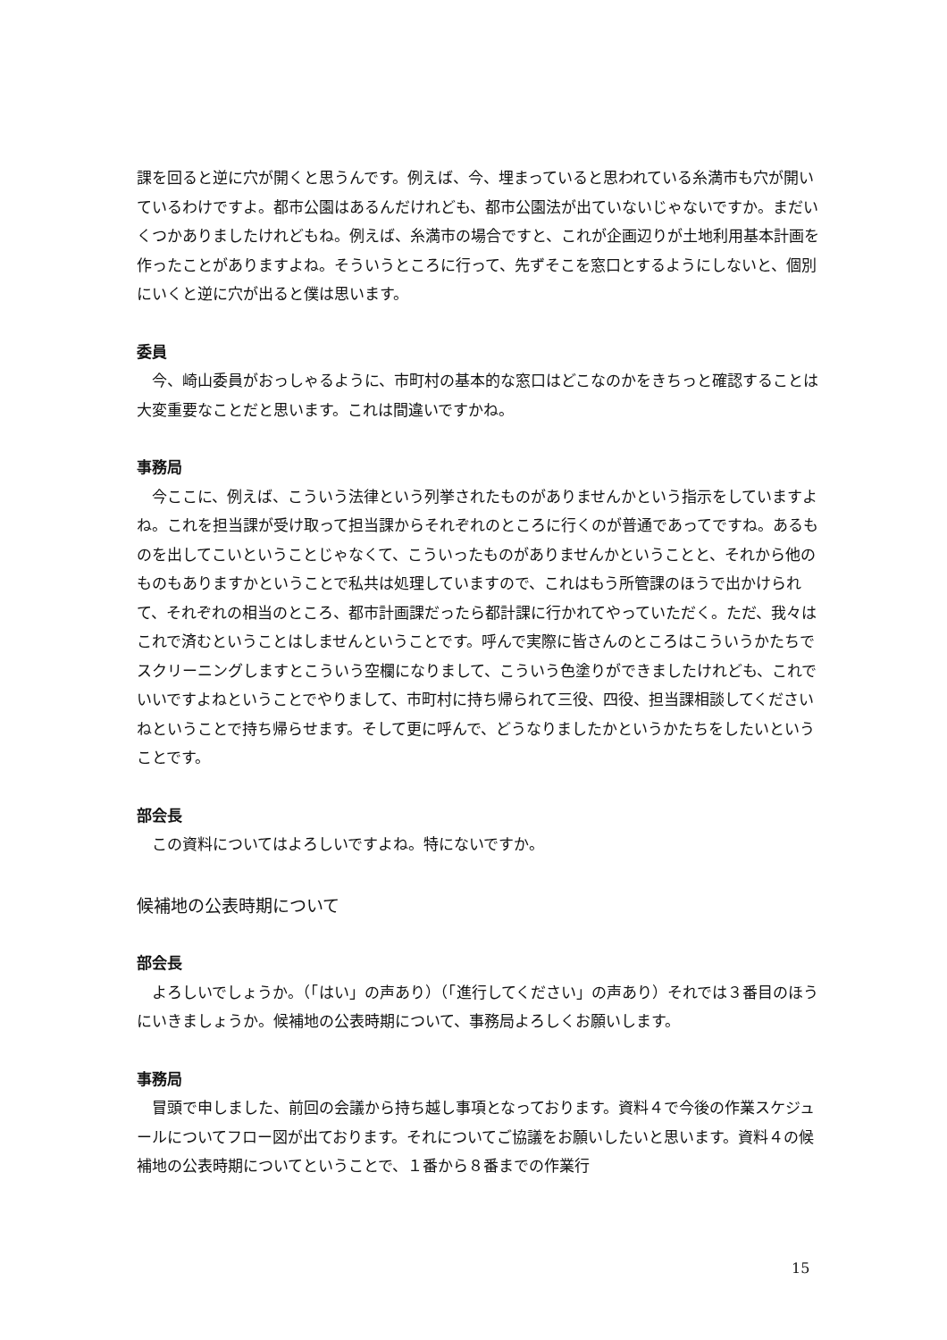課を回ると逆に穴が開くと思うんです。例えば、今、埋まっていると思われている糸満市も穴が開いているわけですよ。都市公園はあるんだけれども、都市公園法が出ていないじゃないですか。まだいくつかありましたけれどもね。例えば、糸満市の場合ですと、これが企画辺りが土地利用基本計画を作ったことがありますよね。そういうところに行って、先ずそこを窓口とするようにしないと、個別にいくと逆に穴が出ると僕は思います。
委員
今、崎山委員がおっしゃるように、市町村の基本的な窓口はどこなのかをきちっと確認することは大変重要なことだと思います。これは間違いですかね。
事務局
今ここに、例えば、こういう法律という列挙されたものがありませんかという指示をしていますよね。これを担当課が受け取って担当課からそれぞれのところに行くのが普通であってですね。あるものを出してこいということじゃなくて、こういったものがありませんかということと、それから他のものもありますかということで私共は処理していますので、これはもう所管課のほうで出かけられて、それぞれの相当のところ、都市計画課だったら都計課に行かれてやっていただく。ただ、我々はこれで済むということはしませんということです。呼んで実際に皆さんのところはこういうかたちでスクリーニングしますとこういう空欄になりまして、こういう色塗りができましたけれども、これでいいですよねということでやりまして、市町村に持ち帰られて三役、四役、担当課相談してくださいねということで持ち帰らせます。そして更に呼んで、どうなりましたかというかたちをしたいということです。
部会長
この資料についてはよろしいですよね。特にないですか。
候補地の公表時期について
部会長
よろしいでしょうか。（「はい」の声あり）（「進行してください」の声あり）それでは３番目のほうにいきましょうか。候補地の公表時期について、事務局よろしくお願いします。
事務局
冒頭で申しました、前回の会議から持ち越し事項となっております。資料４で今後の作業スケジュールについてフロー図が出ております。それについてご協議をお願いしたいと思います。資料４の候補地の公表時期についてということで、１番から８番までの作業行
15